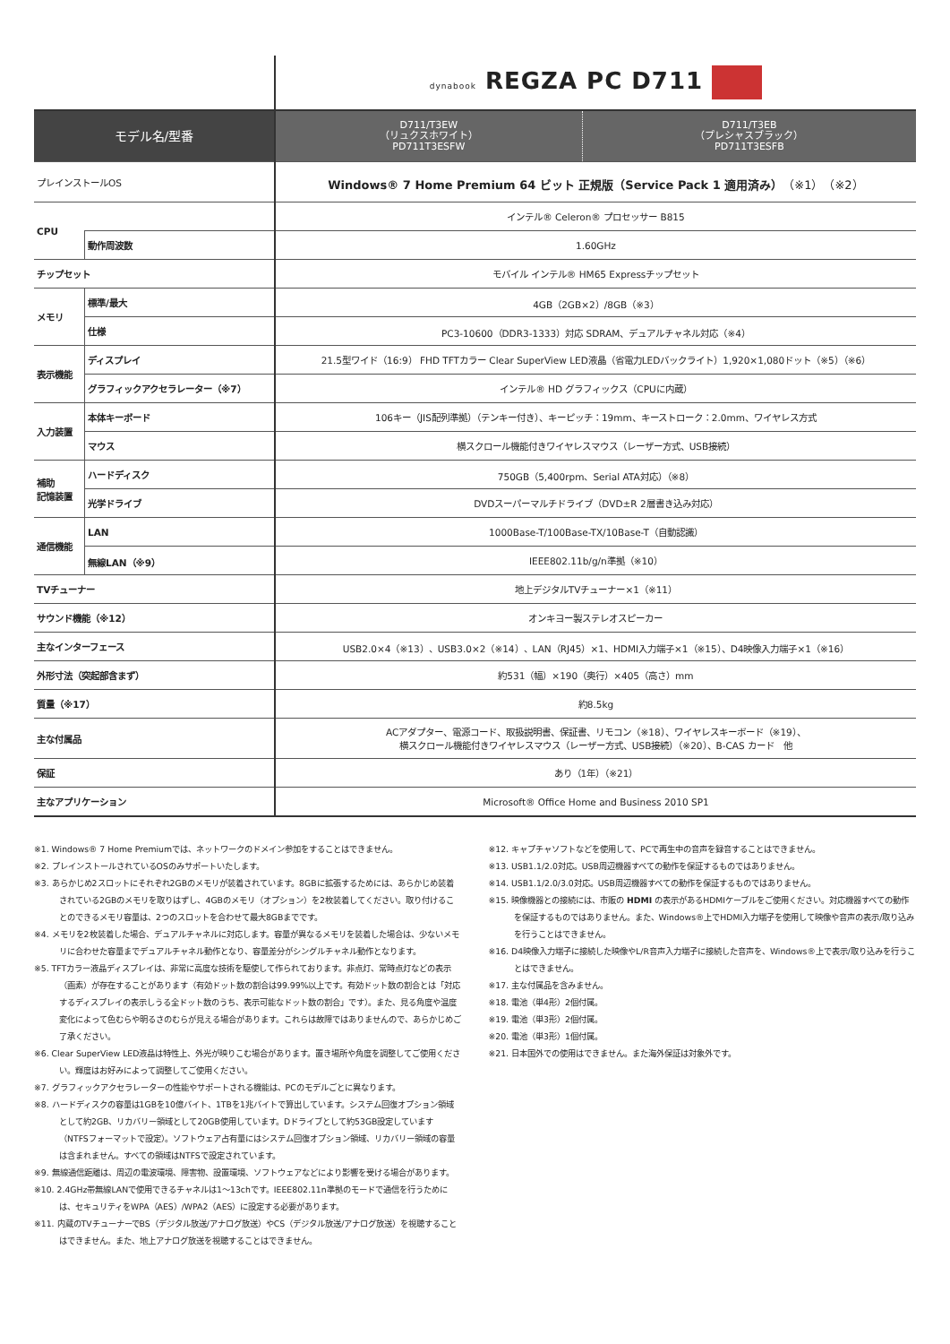| | | dynabook REGZA PC D711 | |
| モデル名/型番 | | D711/T3EW （リュクスホワイト） PD711T3ESFW | D711/T3EB （プレシャスブラック） PD711T3ESFB |
| プレインストールOS | | Windows® 7 Home Premium 64 ビット 正規版（Service Pack 1 適用済み） （※1）（※2） | |
| CPU | | インテル® Celeron® プロセッサー B815 | |
| | 動作周波数 | 1.60GHz | |
| チップセット | | モバイル インテル® HM65 Expressチップセット | |
| メモリ | 標準/最大 | 4GB（2GB×2）/8GB（※3） | |
| | 仕様 | PC3-10600（DDR3-1333）対応 SDRAM、デュアルチャネル対応（※4） | |
| 表示機能 | ディスプレイ | 21.5型ワイド（16:9） FHD TFTカラー Clear SuperView LED液晶（省電力LEDバックライト）1,920×1,080ドット（※5）（※6） | |
| | グラフィックアクセラレーター（※7） | インテル® HD グラフィックス（CPUに内蔵） | |
| 入力装置 | 本体キーボード | 106キー（JIS配列準拠）（テンキー付き）、キーピッチ：19mm、キーストローク：2.0mm、ワイヤレス方式 | |
| | マウス | 横スクロール機能付きワイヤレスマウス（レーザー方式、USB接続） | |
| 補助 記憶装置 | ハードディスク | 750GB（5,400rpm、Serial ATA対応）（※8） | |
| | 光学ドライブ | DVDスーパーマルチドライブ（DVD±R 2層書き込み対応） | |
| 通信機能 | LAN | 1000Base-T/100Base-TX/10Base-T（自動認識） | |
| | 無線LAN（※9） | IEEE802.11b/g/n準拠（※10） | |
| TVチューナー | | 地上デジタルTVチューナー×1（※11） | |
| サウンド機能（※12） | | オンキヨー製ステレオスピーカー | |
| 主なインターフェース | | USB2.0×4（※13）、USB3.0×2（※14）、LAN（RJ45）×1、HDMI入力端子×1（※15）、D4映像入力端子×1（※16） | |
| 外形寸法（突起部含まず） | | 約531（幅）×190（奥行）×405（高さ）mm | |
| 質量（※17） | | 約8.5kg | |
| 主な付属品 | | ACアダプター、電源コード、取扱説明書、保証書、リモコン（※18）、ワイヤレスキーボード（※19）、 横スクロール機能付きワイヤレスマウス（レーザー方式、USB接続）（※20）、B-CAS カード 他 | |
| 保証 | | あり（1年）（※21） | |
| 主なアプリケーション | | Microsoft® Office Home and Business 2010 SP1 | |
※1. Windows® 7 Home Premiumでは、ネットワークのドメイン参加をすることはできません。
※2. プレインストールされているOSのみサポートいたします。
※3. あらかじめ2スロットにそれぞれ2GBのメモリが装着されています。8GBに拡張するためには、あらかじめ装着されている2GBのメモリを取りはずし、4GBのメモリ（オプション）を2枚装着してください。取り付けることのできるメモリ容量は、2つのスロットを合わせて最大8GBまでです。
※4. メモリを2枚装着した場合、デュアルチャネルに対応します。容量が異なるメモリを装着した場合は、少ないメモリに合わせた容量までデュアルチャネル動作となり、容量差分がシングルチャネル動作となります。
※5. TFTカラー液晶ディスプレイは、非常に高度な技術を駆使して作られております。非点灯、常時点灯などの表示（画素）が存在することがあります（有効ドット数の割合は99.99%以上です。有効ドット数の割合とは「対応するディスプレイの表示しうる全ドット数のうち、表示可能なドット数の割合」です）。また、見る角度や温度変化によって色むらや明るさのむらが見える場合があります。これらは故障ではありませんので、あらかじめご了承ください。
※6. Clear SuperView LED液晶は特性上、外光が映りこむ場合があります。置き場所や角度を調整してご使用ください。輝度はお好みによって調整してご使用ください。
※7. グラフィックアクセラレーターの性能やサポートされる機能は、PCのモデルごとに異なります。
※8. ハードディスクの容量は1GBを10億バイト、1TBを1兆バイトで算出しています。システム回復オプション領域として約2GB、リカバリー領域として20GB使用しています。Dドライブとして約53GB設定しています（NTFSフォーマットで設定）。ソフトウェア占有量にはシステム回復オプション領域、リカバリー領域の容量は含まれません。すべての領域はNTFSで設定されています。
※9. 無線通信距離は、周辺の電波環境、障害物、設置環境、ソフトウェアなどにより影響を受ける場合があります。
※10. 2.4GHz帯無線LANで使用できるチャネルは1〜13chです。IEEE802.11n準拠のモードで通信を行うためには、セキュリティをWPA（AES）/WPA2（AES）に設定する必要があります。
※11. 内蔵のTVチューナーでBS（デジタル放送/アナログ放送）やCS（デジタル放送/アナログ放送）を視聴することはできません。また、地上アナログ放送を視聴することはできません。
※12. キャプチャソフトなどを使用して、PCで再生中の音声を録音することはできません。
※13. USB1.1/2.0対応。USB周辺機器すべての動作を保証するものではありません。
※14. USB1.1/2.0/3.0対応。USB周辺機器すべての動作を保証するものではありません。
※15. 映像機器との接続には、市販の HDMI の表示があるHDMIケーブルをご使用ください。対応機器すべての動作を保証するものではありません。また、Windows®上でHDMI入力端子を使用して映像や音声の表示/取り込みを行うことはできません。
※16. D4映像入力端子に接続した映像やL/R音声入力端子に接続した音声を、Windows®上で表示/取り込みを行うことはできません。
※17. 主な付属品を含みません。
※18. 電池（単4形）2個付属。
※19. 電池（単3形）2個付属。
※20. 電池（単3形）1個付属。
※21. 日本国外での使用はできません。また海外保証は対象外です。